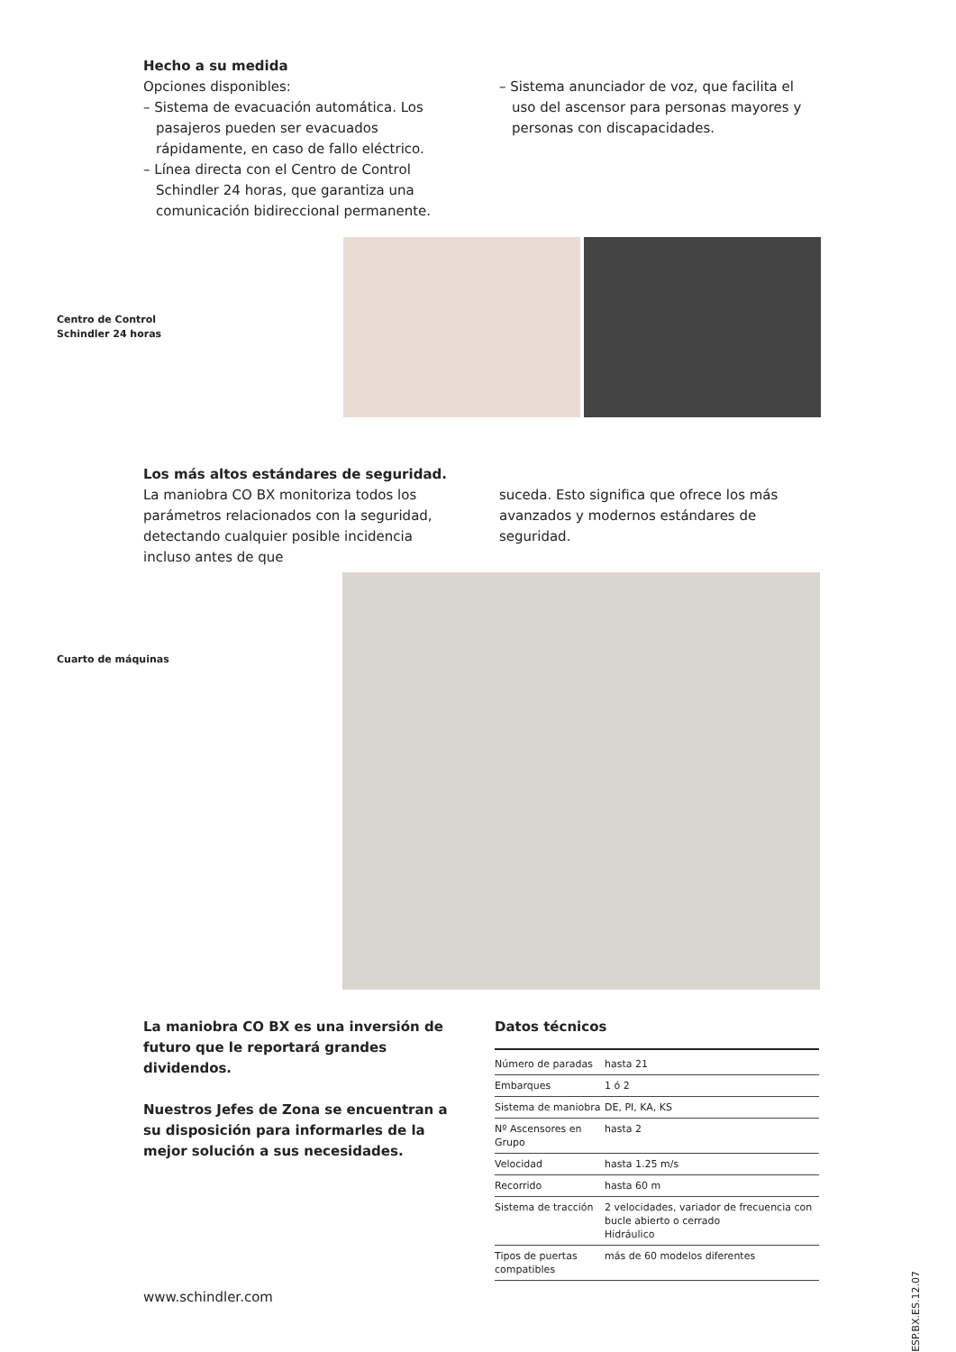Hecho a su medida
Opciones disponibles:
– Sistema de evacuación automática. Los pasajeros pueden ser evacuados rápidamente, en caso de fallo eléctrico.
– Línea directa con el Centro de Control Schindler 24 horas, que garantiza una comunicación bidireccional permanente.
– Sistema anunciador de voz, que facilita el uso del ascensor para personas mayores y personas con discapacidades.
Centro de Control
Schindler 24 horas
Los más altos estándares de seguridad.
La maniobra CO BX monitoriza todos los parámetros relacionados con la seguridad, detectando cualquier posible incidencia incluso antes de que
suceda. Esto significa que ofrece los más avanzados y modernos estándares de seguridad.
Cuarto de máquinas
La maniobra CO BX es una inversión de futuro que le reportará grandes dividendos.
Nuestros Jefes de Zona se encuentran a su disposición para informarles de la mejor solución a sus necesidades.
Datos técnicos
| Número de paradas | hasta 21 |
| Embarques | 1 ó 2 |
| Sistema de maniobra | DE, PI, KA, KS |
| Nº Ascensores en Grupo | hasta 2 |
| Velocidad | hasta 1.25 m/s |
| Recorrido | hasta 60 m |
| Sistema de tracción | 2 velocidades, variador de frecuencia con bucle abierto o cerrado Hidráulico |
| Tipos de puertas compatibles | más de 60 modelos diferentes |
www.schindler.com
ESP.BX.ES.12.07